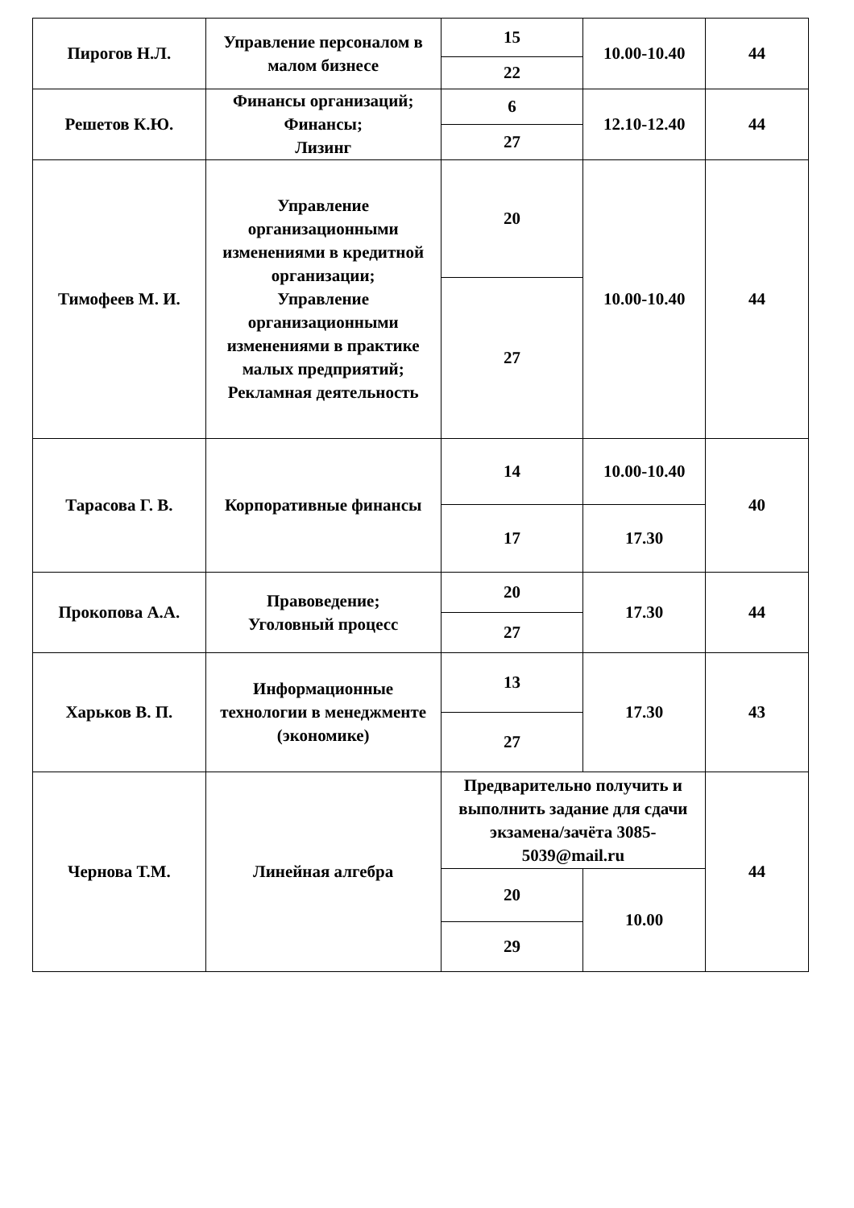| Пирогов Н.Л. | Управление персоналом в малом бизнесе | 15 | 10.00-10.40 | 44 |
| | | 22 | | |
| Решетов К.Ю. | Финансы организаций; Финансы; Лизинг | 6 | 12.10-12.40 | 44 |
| | | 27 | | |
| Тимофеев М. И. | Управление организационными изменениями в кредитной организации; Управление организационными изменениями в практике малых предприятий; Рекламная деятельность | 20 | 10.00-10.40 | 44 |
| | | 27 | | |
| Тарасова Г. В. | Корпоративные финансы | 14 | 10.00-10.40 | 40 |
| | | 17 | 17.30 | |
| Прокопова А.А. | Правоведение; Уголовный процесс | 20 | 17.30 | 44 |
| | | 27 | | |
| Харьков В. П. | Информационные технологии в менеджменте (экономике) | 13 | 17.30 | 43 |
| | | 27 | | |
| Чернова Т.М. | Линейная алгебра | Предварительно получить и выполнить задание для сдачи экзамена/зачёта 3085-5039@mail.ru | | 44 |
| | | 20 | 10.00 | |
| | | 29 | | |